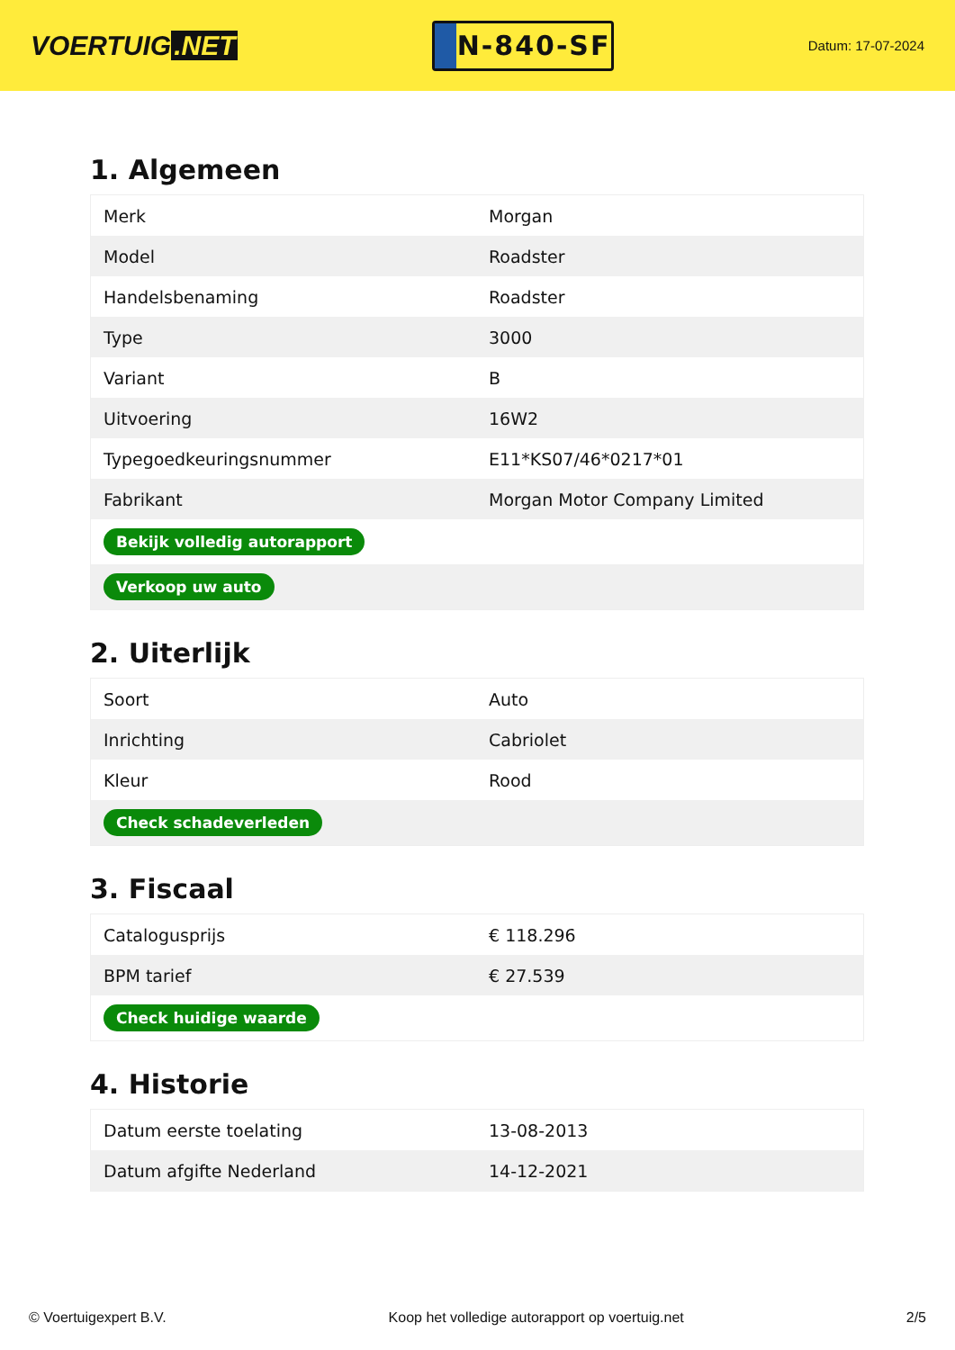VOERTUIG.NET
N-840-SF
Datum: 17-07-2024
1. Algemeen
| Merk | Morgan |
| Model | Roadster |
| Handelsbenaming | Roadster |
| Type | 3000 |
| Variant | B |
| Uitvoering | 16W2 |
| Typegoedkeuringsnummer | E11*KS07/46*0217*01 |
| Fabrikant | Morgan Motor Company Limited |
| Bekijk volledig autorapport | |
| Verkoop uw auto | |
2. Uiterlijk
| Soort | Auto |
| Inrichting | Cabriolet |
| Kleur | Rood |
| Check schadeverleden | |
3. Fiscaal
| Catalogusprijs | € 118.296 |
| BPM tarief | € 27.539 |
| Check huidige waarde | |
4. Historie
| Datum eerste toelating | 13-08-2013 |
| Datum afgifte Nederland | 14-12-2021 |
© Voertuigexpert B.V. Koop het volledige autorapport op voertuig.net 2/5